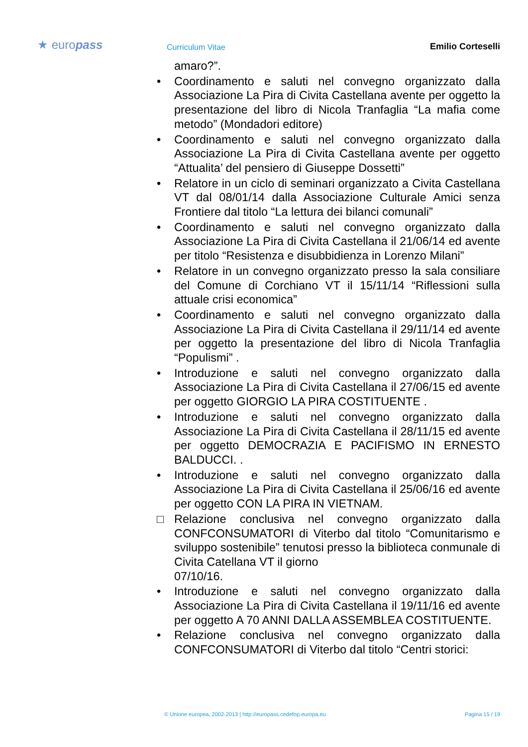★ europass
Curriculum Vitae
Emilio Corteselli
amaro?”.
• Coordinamento e saluti nel convegno organizzato dalla Associazione La Pira di Civita Castellana avente per oggetto la presentazione del libro di Nicola Tranfaglia “La mafia come metodo” (Mondadori editore)
• Coordinamento e saluti nel convegno organizzato dalla Associazione La Pira di Civita Castellana avente per oggetto “Attualita’ del pensiero di Giuseppe Dossetti”
• Relatore in un ciclo di seminari organizzato a Civita Castellana VT dal 08/01/14 dalla Associazione Culturale Amici senza Frontiere dal titolo “La lettura dei bilanci comunali”
• Coordinamento e saluti nel convegno organizzato dalla Associazione La Pira di Civita Castellana il 21/06/14 ed avente per titolo “Resistenza e disubbidienza in Lorenzo Milani”
• Relatore in un convegno organizzato presso la sala consiliare del Comune di Corchiano VT il 15/11/14 “Riflessioni sulla attuale crisi economica”
• Coordinamento e saluti nel convegno organizzato dalla Associazione La Pira di Civita Castellana il 29/11/14 ed avente per oggetto la presentazione del libro di Nicola Tranfaglia “Populismi” .
• Introduzione e saluti nel convegno organizzato dalla Associazione La Pira di Civita Castellana il 27/06/15 ed avente per oggetto GIORGIO LA PIRA COSTITUENTE .
• Introduzione e saluti nel convegno organizzato dalla Associazione La Pira di Civita Castellana il 28/11/15 ed avente per oggetto DEMOCRAZIA E PACIFISMO IN ERNESTO BALDUCCI. .
• Introduzione e saluti nel convegno organizzato dalla Associazione La Pira di Civita Castellana il 25/06/16 ed avente per oggetto CON LA PIRA IN VIETNAM.
□ Relazione conclusiva nel convegno organizzato dalla CONFCONSUMATORI di Viterbo dal titolo “Comunitarismo e sviluppo sostenibile” tenutosi presso la biblioteca conmunale di Civita Catellana VT il giorno
07/10/16.
• Introduzione e saluti nel convegno organizzato dalla Associazione La Pira di Civita Castellana il 19/11/16 ed avente per oggetto A 70 ANNI DALLA ASSEMBLEA COSTITUENTE.
• Relazione conclusiva nel convegno organizzato dalla CONFCONSUMATORI di Viterbo dal titolo “Centri storici:
© Unione europea, 2002-2013 | http://europass.cedefop.europa.eu Pagina 15 / 19